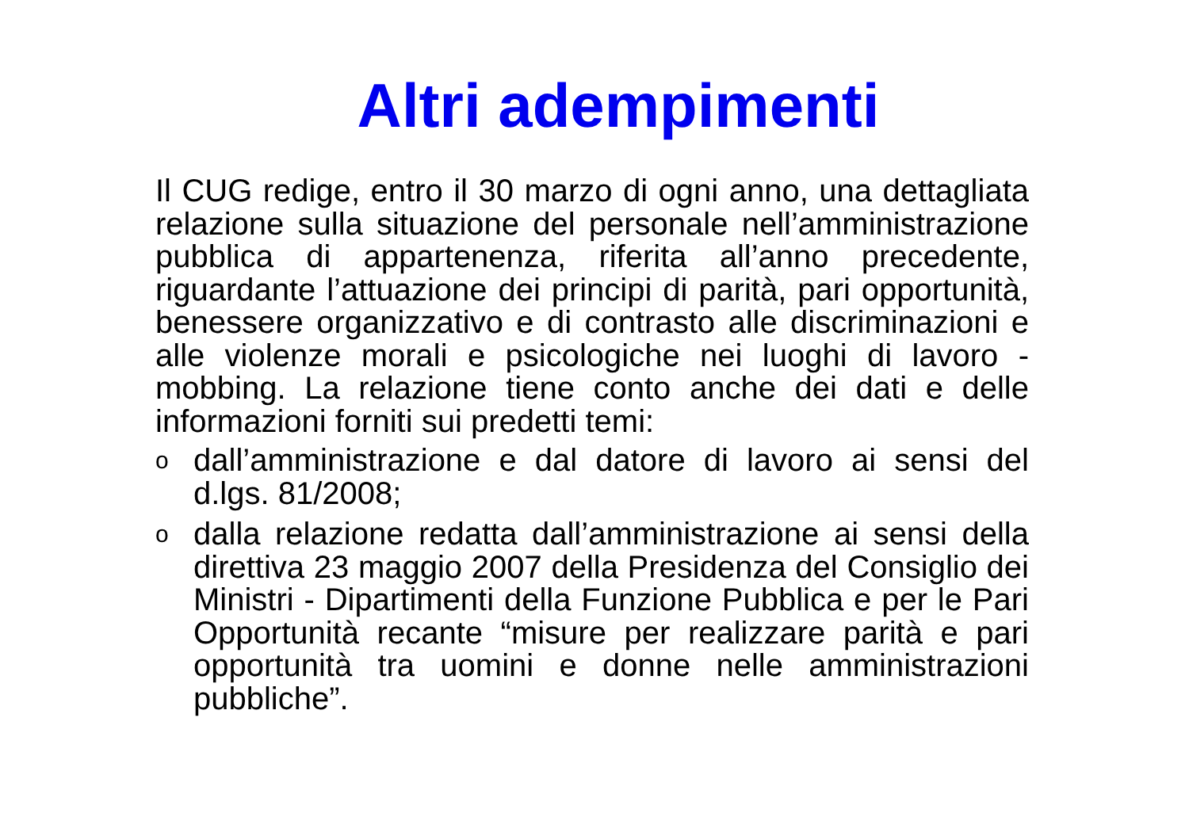Altri adempimenti
Il CUG redige, entro il 30 marzo di ogni anno, una dettagliata relazione sulla situazione del personale nell’amministrazione pubblica di appartenenza, riferita all’anno precedente, riguardante l’attuazione dei principi di parità, pari opportunità, benessere organizzativo e di contrasto alle discriminazioni e alle violenze morali e psicologiche nei luoghi di lavoro - mobbing. La relazione tiene conto anche dei dati e delle informazioni forniti sui predetti temi:
o
dall’amministrazione e dal datore di lavoro ai sensi del d.lgs. 81/2008;
o
dalla relazione redatta dall’amministrazione ai sensi della direttiva 23 maggio 2007 della Presidenza del Consiglio dei Ministri - Dipartimenti della Funzione Pubblica e per le Pari Opportunità recante “misure per realizzare parità e pari opportunità tra uomini e donne nelle amministrazioni pubbliche”.